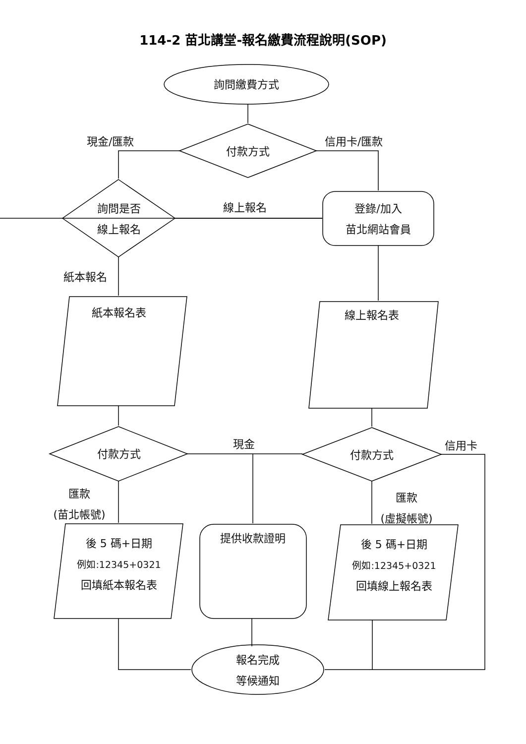114-2 苗北講堂-報名繳費流程說明(SOP)
詢問繳費方式
現金/匯款 信用卡/匯款
付款方式
詢問是否
線上報名
線上報名
登錄/加入
苗北網站會員
紙本報名
紙本報名表 線上報名表
現金 信用卡
付款方式 付款方式
匯款
(苗北帳號)
匯款
(虛擬帳號)
後 5 碼+日期
例如:12345+0321
回填紙本報名表
提供收款證明
後 5 碼+日期
例如:12345+0321
回填線上報名表
報名完成
等候通知